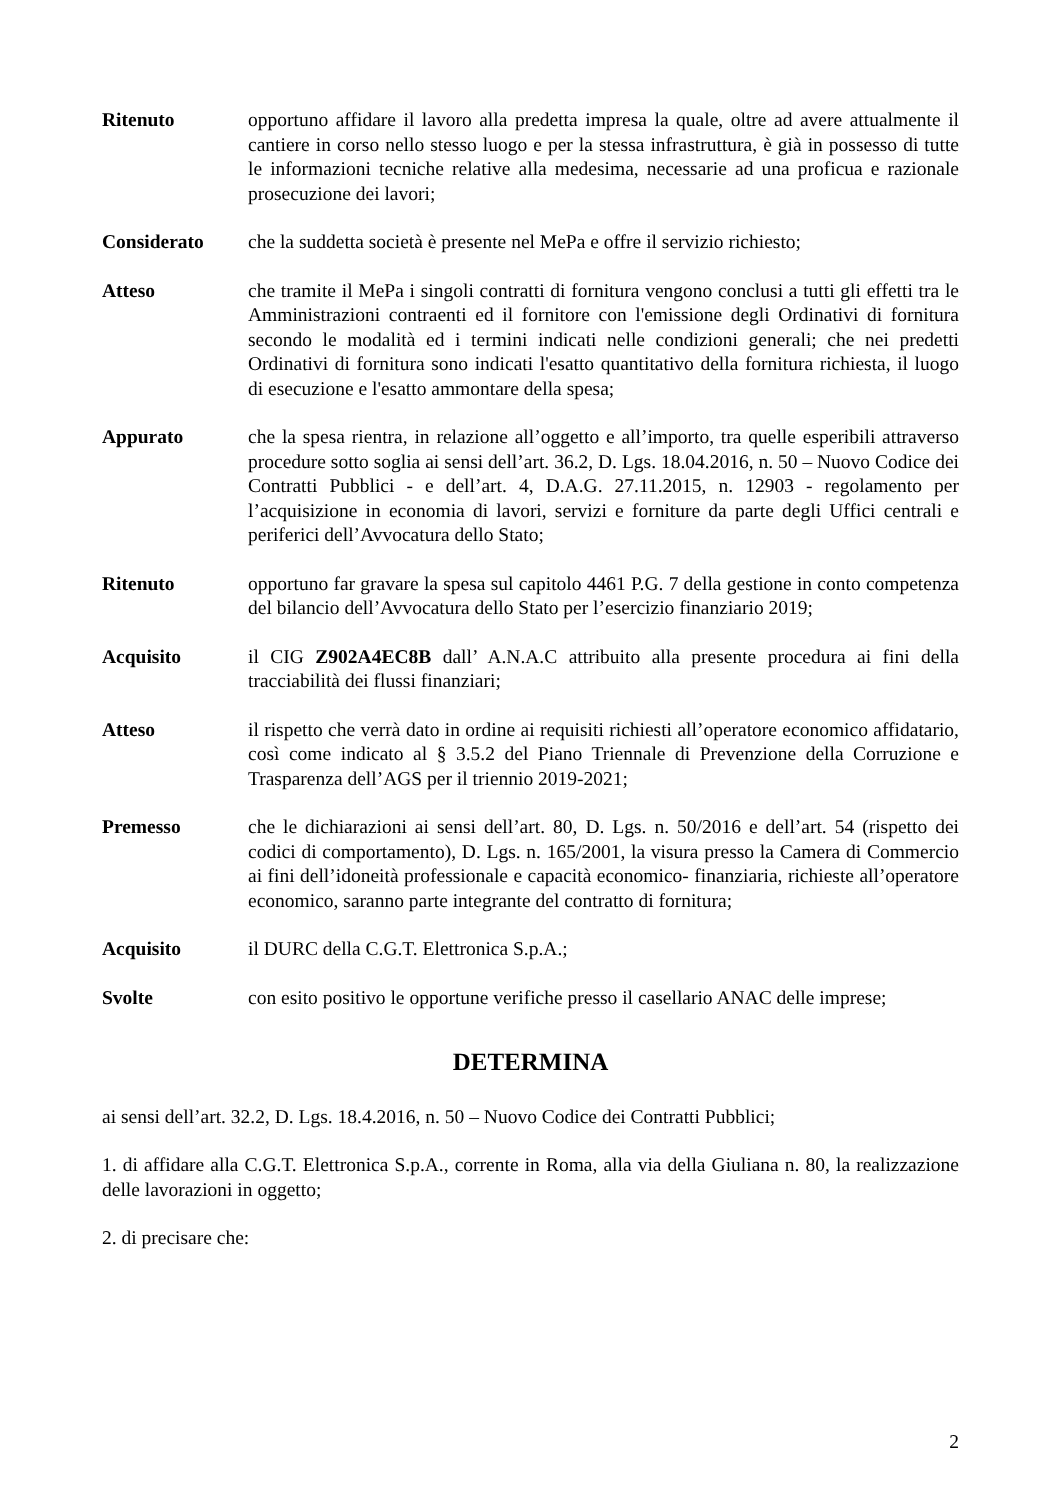Ritenuto opportuno affidare il lavoro alla predetta impresa la quale, oltre ad avere attualmente il cantiere in corso nello stesso luogo e per la stessa infrastruttura, è già in possesso di tutte le informazioni tecniche relative alla medesima, necessarie ad una proficua e razionale prosecuzione dei lavori;
Considerato che la suddetta società è presente nel MePa e offre il servizio richiesto;
Atteso che tramite il MePa i singoli contratti di fornitura vengono conclusi a tutti gli effetti tra le Amministrazioni contraenti ed il fornitore con l'emissione degli Ordinativi di fornitura secondo le modalità ed i termini indicati nelle condizioni generali; che nei predetti Ordinativi di fornitura sono indicati l'esatto quantitativo della fornitura richiesta, il luogo di esecuzione e l'esatto ammontare della spesa;
Appurato che la spesa rientra, in relazione all’oggetto e all’importo, tra quelle esperibili attraverso procedure sotto soglia ai sensi dell’art. 36.2, D. Lgs. 18.04.2016, n. 50 – Nuovo Codice dei Contratti Pubblici - e dell’art. 4, D.A.G. 27.11.2015, n. 12903 - regolamento per l’acquisizione in economia di lavori, servizi e forniture da parte degli Uffici centrali e periferici dell’Avvocatura dello Stato;
Ritenuto opportuno far gravare la spesa sul capitolo 4461 P.G. 7 della gestione in conto competenza del bilancio dell’Avvocatura dello Stato per l’esercizio finanziario 2019;
Acquisito il CIG Z902A4EC8B dall’ A.N.A.C attribuito alla presente procedura ai fini della tracciabilità dei flussi finanziari;
Atteso il rispetto che verrà dato in ordine ai requisiti richiesti all’operatore economico affidatario, così come indicato al § 3.5.2 del Piano Triennale di Prevenzione della Corruzione e Trasparenza dell’AGS per il triennio 2019-2021;
Premesso che le dichiarazioni ai sensi dell’art. 80, D. Lgs. n. 50/2016 e dell’art. 54 (rispetto dei codici di comportamento), D. Lgs. n. 165/2001, la visura presso la Camera di Commercio ai fini dell’idoneità professionale e capacità economico- finanziaria, richieste all’operatore economico, saranno parte integrante del contratto di fornitura;
Acquisito il DURC della C.G.T. Elettronica S.p.A.;
Svolte con esito positivo le opportune verifiche presso il casellario ANAC delle imprese;
DETERMINA
ai sensi dell’art. 32.2, D. Lgs. 18.4.2016, n. 50 – Nuovo Codice dei Contratti Pubblici;
1. di affidare alla C.G.T. Elettronica S.p.A., corrente in Roma, alla via della Giuliana n. 80, la realizzazione delle lavorazioni in oggetto;
2. di precisare che:
2